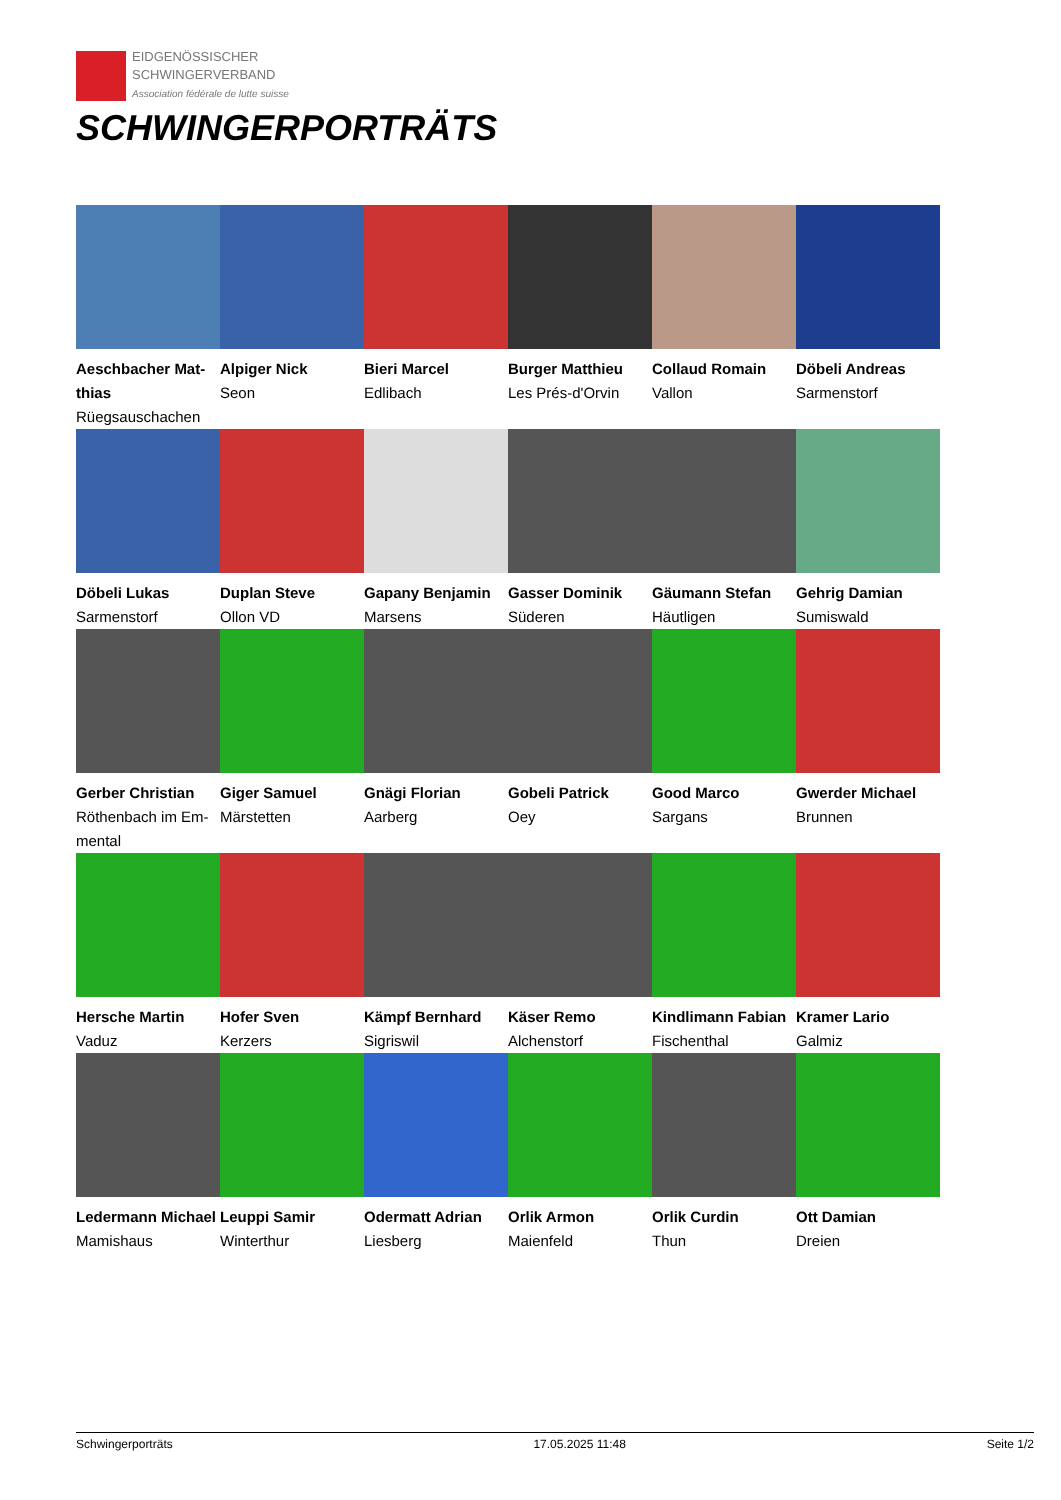EIDGENÖSSISCHER
SCHWINGERVERBAND
Association fédérale de lutte suisse
SCHWINGERPORTRÄTS
Aeschbacher Mat-thias
Rüegsauschachen
Alpiger Nick
Seon
Bieri Marcel
Edlibach
Burger Matthieu
Les Prés-d'Orvin
Collaud Romain
Vallon
Döbeli Andreas
Sarmenstorf
Döbeli Lukas
Sarmenstorf
Duplan Steve
Ollon VD
Gapany Benjamin
Marsens
Gasser Dominik
Süderen
Gäumann Stefan
Häutligen
Gehrig Damian
Sumiswald
Gerber Christian
Röthenbach im Em-mental
Giger Samuel
Märstetten
Gnägi Florian
Aarberg
Gobeli Patrick
Oey
Good Marco
Sargans
Gwerder Michael
Brunnen
Hersche Martin
Vaduz
Hofer Sven
Kerzers
Kämpf Bernhard
Sigriswil
Käser Remo
Alchenstorf
Kindlimann Fabian
Fischenthal
Kramer Lario
Galmiz
Ledermann Michael
Mamishaus
Leuppi Samir
Winterthur
Odermatt Adrian
Liesberg
Orlik Armon
Maienfeld
Orlik Curdin
Thun
Ott Damian
Dreien
Schwingerporträts 17.05.2025 11:48 Seite 1/2